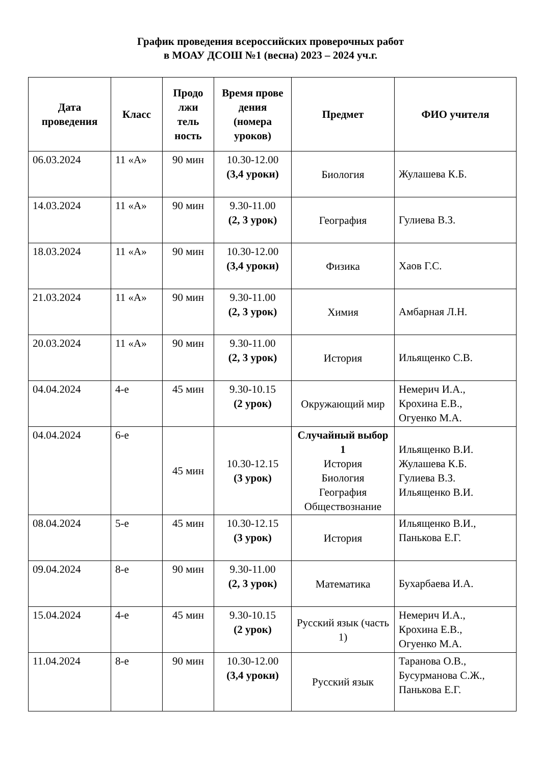График проведения всероссийских проверочных работ
в МОАУ ДСОШ №1 (весна) 2023 – 2024 уч.г.
| Дата проведения | Класс | Продо лжи тель ность | Время прове дения (номера уроков) | Предмет | ФИО учителя |
| --- | --- | --- | --- | --- | --- |
| 06.03.2024 | 11 «А» | 90 мин | 10.30-12.00 (3,4 уроки) | Биология | Жулашева К.Б. |
| 14.03.2024 | 11 «А» | 90 мин | 9.30-11.00 (2, 3 урок) | География | Гулиева В.З. |
| 18.03.2024 | 11 «А» | 90 мин | 10.30-12.00 (3,4 уроки) | Физика | Хаов Г.С. |
| 21.03.2024 | 11 «А» | 90 мин | 9.30-11.00 (2, 3 урок) | Химия | Амбарная Л.Н. |
| 20.03.2024 | 11 «А» | 90 мин | 9.30-11.00 (2, 3 урок) | История | Ильященко С.В. |
| 04.04.2024 | 4-е | 45 мин | 9.30-10.15 (2 урок) | Окружающий мир | Немерич И.А., Крохина Е.В., Огуенко М.А. |
| 04.04.2024 | 6-е | 45 мин | 10.30-12.15 (3 урок) | Случайный выбор 1 История Биология География Обществознание | Ильященко В.И. Жулашева К.Б. Гулиева В.З. Ильященко В.И. |
| 08.04.2024 | 5-е | 45 мин | 10.30-12.15 (3 урок) | История | Ильященко В.И., Панькова Е.Г. |
| 09.04.2024 | 8-е | 90 мин | 9.30-11.00 (2, 3 урок) | Математика | Бухарбаева И.А. |
| 15.04.2024 | 4-е | 45 мин | 9.30-10.15 (2 урок) | Русский язык (часть 1) | Немерич И.А., Крохина Е.В., Огуенко М.А. |
| 11.04.2024 | 8-е | 90 мин | 10.30-12.00 (3,4 уроки) | Русский язык | Таранова О.В., Бусурманова С.Ж., Панькова Е.Г. |